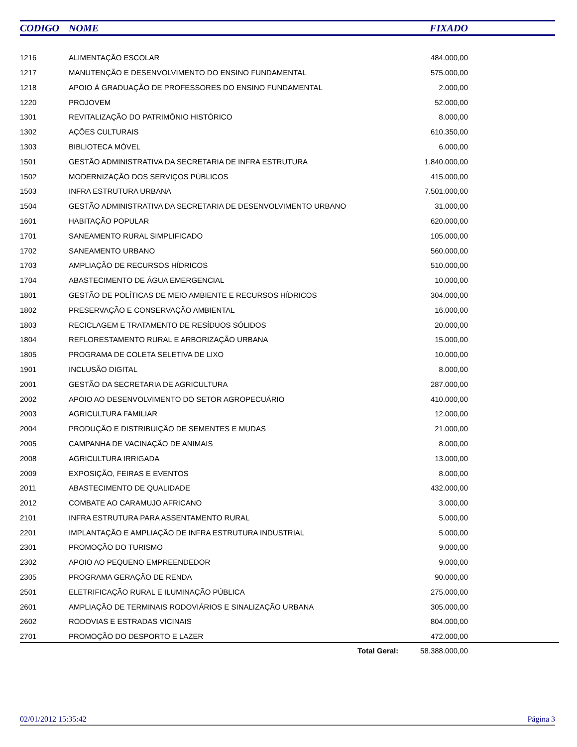| CODIGO | NOME | FIXADO | |
| --- | --- | --- | --- |
| 1216 | ALIMENTAÇÃO ESCOLAR | 484.000,00 | |
| 1217 | MANUTENÇÃO E DESENVOLVIMENTO DO ENSINO FUNDAMENTAL | 575.000,00 | |
| 1218 | APOIO À GRADUAÇÃO DE PROFESSORES DO ENSINO FUNDAMENTAL | 2.000,00 | |
| 1220 | PROJOVEM | 52.000,00 | |
| 1301 | REVITALIZAÇÃO DO PATRIMÔNIO HISTÓRICO | 8.000,00 | |
| 1302 | AÇÕES CULTURAIS | 610.350,00 | |
| 1303 | BIBLIOTECA MÓVEL | 6.000,00 | |
| 1501 | GESTÃO ADMINISTRATIVA DA SECRETARIA DE INFRA ESTRUTURA | 1.840.000,00 | |
| 1502 | MODERNIZAÇÃO DOS SERVIÇOS PÚBLICOS | 415.000,00 | |
| 1503 | INFRA ESTRUTURA URBANA | 7.501.000,00 | |
| 1504 | GESTÃO ADMINISTRATIVA DA SECRETARIA DE DESENVOLVIMENTO URBANO | 31.000,00 | |
| 1601 | HABITAÇÃO POPULAR | 620.000,00 | |
| 1701 | SANEAMENTO RURAL SIMPLIFICADO | 105.000,00 | |
| 1702 | SANEAMENTO URBANO | 560.000,00 | |
| 1703 | AMPLIAÇÃO DE RECURSOS HÍDRICOS | 510.000,00 | |
| 1704 | ABASTECIMENTO DE ÁGUA EMERGENCIAL | 10.000,00 | |
| 1801 | GESTÃO DE POLÍTICAS DE MEIO AMBIENTE E RECURSOS HÍDRICOS | 304.000,00 | |
| 1802 | PRESERVAÇÃO E CONSERVAÇÃO AMBIENTAL | 16.000,00 | |
| 1803 | RECICLAGEM E TRATAMENTO DE RESÍDUOS SÓLIDOS | 20.000,00 | |
| 1804 | REFLORESTAMENTO RURAL E ARBORIZAÇÃO URBANA | 15.000,00 | |
| 1805 | PROGRAMA DE COLETA SELETIVA DE LIXO | 10.000,00 | |
| 1901 | INCLUSÃO DIGITAL | 8.000,00 | |
| 2001 | GESTÃO DA SECRETARIA DE AGRICULTURA | 287.000,00 | |
| 2002 | APOIO AO DESENVOLVIMENTO DO SETOR AGROPECUÁRIO | 410.000,00 | |
| 2003 | AGRICULTURA FAMILIAR | 12.000,00 | |
| 2004 | PRODUÇÃO E DISTRIBUIÇÃO DE SEMENTES E MUDAS | 21.000,00 | |
| 2005 | CAMPANHA DE VACINAÇÃO DE ANIMAIS | 8.000,00 | |
| 2008 | AGRICULTURA IRRIGADA | 13.000,00 | |
| 2009 | EXPOSIÇÃO, FEIRAS E EVENTOS | 8.000,00 | |
| 2011 | ABASTECIMENTO DE QUALIDADE | 432.000,00 | |
| 2012 | COMBATE AO CARAMUJO AFRICANO | 3.000,00 | |
| 2101 | INFRA ESTRUTURA PARA ASSENTAMENTO RURAL | 5.000,00 | |
| 2201 | IMPLANTAÇÃO E AMPLIAÇÃO DE INFRA ESTRUTURA INDUSTRIAL | 5.000,00 | |
| 2301 | PROMOÇÃO DO TURISMO | 9.000,00 | |
| 2302 | APOIO AO PEQUENO EMPREENDEDOR | 9.000,00 | |
| 2305 | PROGRAMA GERAÇÃO DE RENDA | 90.000,00 | |
| 2501 | ELETRIFICAÇÃO RURAL E ILUMINAÇÃO PÚBLICA | 275.000,00 | |
| 2601 | AMPLIAÇÃO DE TERMINAIS RODOVIÁRIOS E SINALIZAÇÃO URBANA | 305.000,00 | |
| 2602 | RODOVIAS E ESTRADAS VICINAIS | 804.000,00 | |
| 2701 | PROMOÇÃO DO DESPORTO E LAZER | 472.000,00 | |
Total Geral: 58.388.000,00
02/01/2012 15:35:42 Página 3